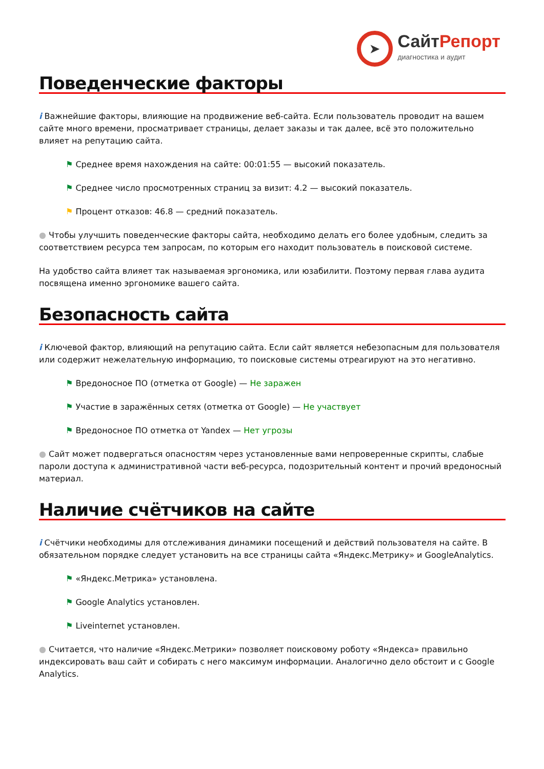➤
СайтРепорт
диагностика и аудит
Поведенческие факторы
i Важнейшие факторы, влияющие на продвижение веб-сайта. Если пользователь проводит на вашем сайте много времени, просматривает страницы, делает заказы и так далее, всё это положительно влияет на репутацию сайта.
⚑ Среднее время нахождения на сайте: 00:01:55 — высокий показатель.
⚑ Среднее число просмотренных страниц за визит: 4.2 — высокий показатель.
⚑ Процент отказов: 46.8 — средний показатель.
● Чтобы улучшить поведенческие факторы сайта, необходимо делать его более удобным, следить за соответствием ресурса тем запросам, по которым его находит пользователь в поисковой системе.
На удобство сайта влияет так называемая эргономика, или юзабилити. Поэтому первая глава аудита посвящена именно эргономике вашего сайта.
Безопасность сайта
i Ключевой фактор, влияющий на репутацию сайта. Если сайт является небезопасным для пользователя или содержит нежелательную информацию, то поисковые системы отреагируют на это негативно.
⚑ Вредоносное ПО (отметка от Google) — Не заражен
⚑ Участие в заражённых сетях (отметка от Google) — Не участвует
⚑ Вредоносное ПО отметка от Yandex — Нет угрозы
● Сайт может подвергаться опасностям через установленные вами непроверенные скрипты, слабые пароли доступа к административной части веб-ресурса, подозрительный контент и прочий вредоносный материал.
Наличие счётчиков на сайте
i Счётчики необходимы для отслеживания динамики посещений и действий пользователя на сайте. В обязательном порядке следует установить на все страницы сайта «Яндекс.Метрику» и GoogleAnalytics.
⚑ «Яндекс.Метрика» установлена.
⚑ Google Analytics установлен.
⚑ Liveinternet установлен.
● Считается, что наличие «Яндекс.Метрики» позволяет поисковому роботу «Яндекса» правильно индексировать ваш сайт и собирать с него максимум информации. Аналогично дело обстоит и с Google Analytics.